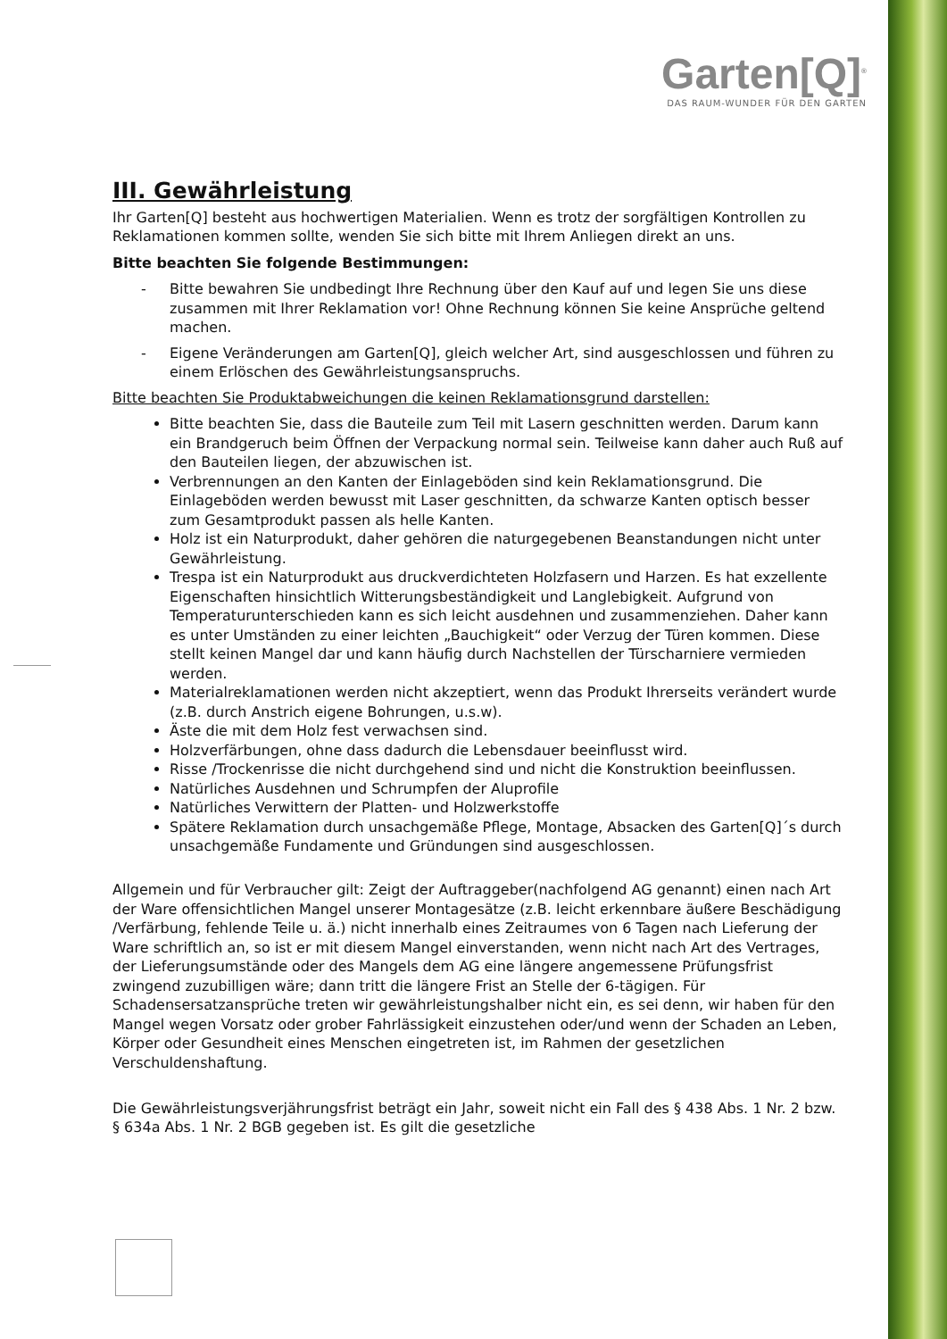Garten[Q]<sup>®</sup>
DAS RAUM-WUNDER FÜR DEN GARTEN
III. Gewährleistung
Ihr Garten[Q] besteht aus hochwertigen Materialien. Wenn es trotz der sorgfältigen Kontrollen zu Reklamationen kommen sollte, wenden Sie sich bitte mit Ihrem Anliegen direkt an uns.
Bitte beachten Sie folgende Bestimmungen:
- Bitte bewahren Sie undbedingt Ihre Rechnung über den Kauf auf und legen Sie uns diese zusammen mit Ihrer Reklamation vor! Ohne Rechnung können Sie keine Ansprüche geltend machen.
- Eigene Veränderungen am Garten[Q], gleich welcher Art, sind ausgeschlossen und führen zu einem Erlöschen des Gewährleistungsanspruchs.
Bitte beachten Sie Produktabweichungen die keinen Reklamationsgrund darstellen:
Bitte beachten Sie, dass die Bauteile zum Teil mit Lasern geschnitten werden. Darum kann ein Brandgeruch beim Öffnen der Verpackung normal sein. Teilweise kann daher auch Ruß auf den Bauteilen liegen, der abzuwischen ist.
Verbrennungen an den Kanten der Einlageböden sind kein Reklamationsgrund. Die Einlageböden werden bewusst mit Laser geschnitten, da schwarze Kanten optisch besser zum Gesamtprodukt passen als helle Kanten.
Holz ist ein Naturprodukt, daher gehören die naturgegebenen Beanstandungen nicht unter Gewährleistung.
Trespa ist ein Naturprodukt aus druckverdichteten Holzfasern und Harzen. Es hat exzellente Eigenschaften hinsichtlich Witterungsbeständigkeit und Langlebigkeit. Aufgrund von Temperaturunterschieden kann es sich leicht ausdehnen und zusammenziehen. Daher kann es unter Umständen zu einer leichten „Bauchigkeit“ oder Verzug der Türen kommen. Diese stellt keinen Mangel dar und kann häufig durch Nachstellen der Türscharniere vermieden werden.
Materialreklamationen werden nicht akzeptiert, wenn das Produkt Ihrerseits verändert wurde (z.B. durch Anstrich eigene Bohrungen, u.s.w).
Äste die mit dem Holz fest verwachsen sind.
Holzverfärbungen, ohne dass dadurch die Lebensdauer beeinflusst wird.
Risse /Trockenrisse die nicht durchgehend sind und nicht die Konstruktion beeinflussen.
Natürliches Ausdehnen und Schrumpfen der Aluprofile
Natürliches Verwittern der Platten- und Holzwerkstoffe
Spätere Reklamation durch unsachgemäße Pflege, Montage, Absacken des Garten[Q]´s durch unsachgemäße Fundamente und Gründungen sind ausgeschlossen.
Allgemein und für Verbraucher gilt: Zeigt der Auftraggeber(nachfolgend AG genannt) einen nach Art der Ware offensichtlichen Mangel unserer Montagesätze (z.B. leicht erkennbare äußere Beschädigung /Verfärbung, fehlende Teile u. ä.) nicht innerhalb eines Zeitraumes von 6 Tagen nach Lieferung der Ware schriftlich an, so ist er mit diesem Mangel einverstanden, wenn nicht nach Art des Vertrages, der Lieferungsumstände oder des Mangels dem AG eine längere angemessene Prüfungsfrist zwingend zuzubilligen wäre; dann tritt die längere Frist an Stelle der 6-tägigen. Für Schadensersatzansprüche treten wir gewährleistungshalber nicht ein, es sei denn, wir haben für den Mangel wegen Vorsatz oder grober Fahrlässigkeit einzustehen oder/und wenn der Schaden an Leben, Körper oder Gesundheit eines Menschen eingetreten ist, im Rahmen der gesetzlichen Verschuldenshaftung.
Die Gewährleistungsverjährungsfrist beträgt ein Jahr, soweit nicht ein Fall des § 438 Abs. 1 Nr. 2 bzw. § 634a Abs. 1 Nr. 2 BGB gegeben ist. Es gilt die gesetzliche